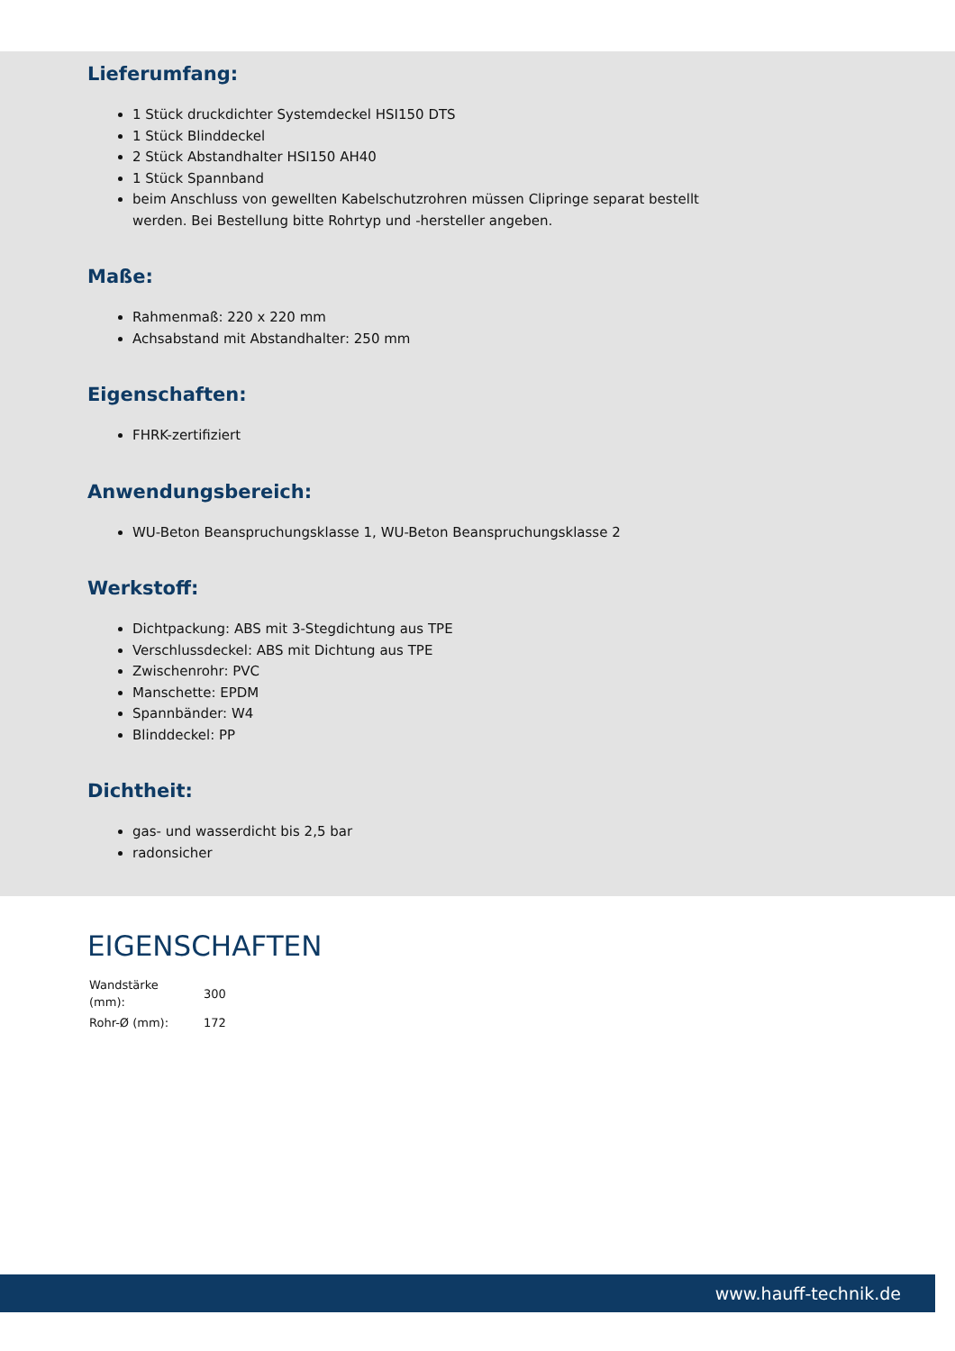Lieferumfang:
1 Stück druckdichter Systemdeckel HSI150 DTS
1 Stück Blinddeckel
2 Stück Abstandhalter HSI150 AH40
1 Stück Spannband
beim Anschluss von gewellten Kabelschutzrohren müssen Clipringe separat bestellt werden. Bei Bestellung bitte Rohrtyp und -hersteller angeben.
Maße:
Rahmenmaß: 220 x 220 mm
Achsabstand mit Abstandhalter: 250 mm
Eigenschaften:
FHRK-zertifiziert
Anwendungsbereich:
WU-Beton Beanspruchungsklasse 1, WU-Beton Beanspruchungsklasse 2
Werkstoff:
Dichtpackung: ABS mit 3-Stegdichtung aus TPE
Verschlussdeckel: ABS mit Dichtung aus TPE
Zwischenrohr: PVC
Manschette: EPDM
Spannbänder: W4
Blinddeckel: PP
Dichtheit:
gas- und wasserdicht bis 2,5 bar
radonsicher
EIGENSCHAFTEN
| Wandstärke (mm): | 300 |
| Rohr-Ø (mm): | 172 |
www.hauff-technik.de